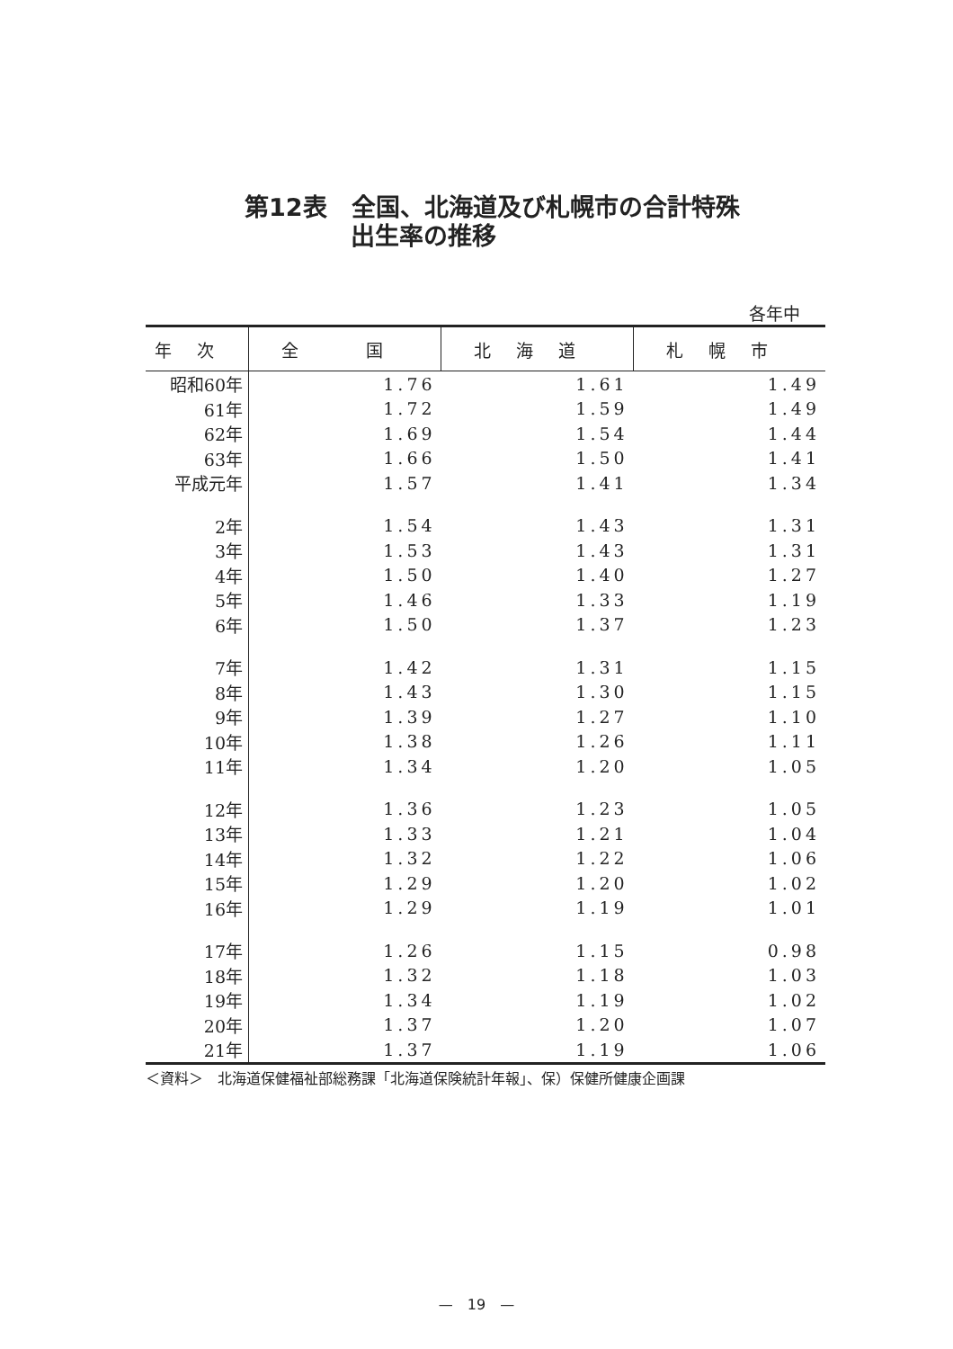第12表　全国、北海道及び札幌市の合計特殊
出生率の推移
各年中
| 年次 | 全 国 | 北海道 | 札幌市 |
| --- | --- | --- | --- |
| 昭和60年 | 1.76 | 1.61 | 1.49 |
| 61年 | 1.72 | 1.59 | 1.49 |
| 62年 | 1.69 | 1.54 | 1.44 |
| 63年 | 1.66 | 1.50 | 1.41 |
| 平成元年 | 1.57 | 1.41 | 1.34 |
| 2年 | 1.54 | 1.43 | 1.31 |
| 3年 | 1.53 | 1.43 | 1.31 |
| 4年 | 1.50 | 1.40 | 1.27 |
| 5年 | 1.46 | 1.33 | 1.19 |
| 6年 | 1.50 | 1.37 | 1.23 |
| 7年 | 1.42 | 1.31 | 1.15 |
| 8年 | 1.43 | 1.30 | 1.15 |
| 9年 | 1.39 | 1.27 | 1.10 |
| 10年 | 1.38 | 1.26 | 1.11 |
| 11年 | 1.34 | 1.20 | 1.05 |
| 12年 | 1.36 | 1.23 | 1.05 |
| 13年 | 1.33 | 1.21 | 1.04 |
| 14年 | 1.32 | 1.22 | 1.06 |
| 15年 | 1.29 | 1.20 | 1.02 |
| 16年 | 1.29 | 1.19 | 1.01 |
| 17年 | 1.26 | 1.15 | 0.98 |
| 18年 | 1.32 | 1.18 | 1.03 |
| 19年 | 1.34 | 1.19 | 1.02 |
| 20年 | 1.37 | 1.20 | 1.07 |
| 21年 | 1.37 | 1.19 | 1.06 |
＜資料＞　北海道保健福祉部総務課「北海道保険統計年報」、保）保健所健康企画課
—　19　—